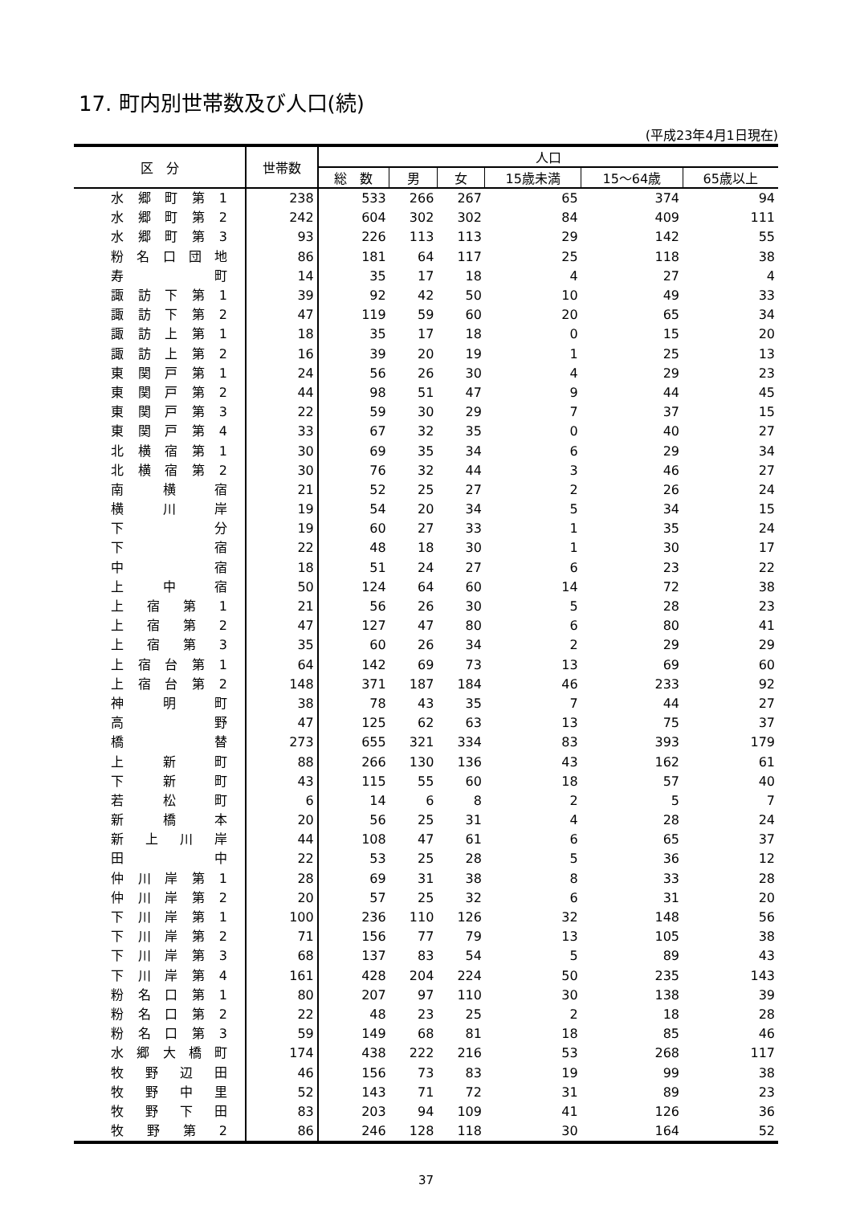17. 町内別世帯数及び人口(続)
(平成23年4月1日現在)
| 区 分 | 世帯数 | 人口 | | | | | |
| --- | --- | --- | --- | --- | --- | --- | --- |
| | | 総 数 | 男 | 女 | 15歳未満 | 15～64歳 | 65歳以上 |
| 水郷町第1 | 238 | 533 | 266 | 267 | 65 | 374 | 94 |
| 水郷町第2 | 242 | 604 | 302 | 302 | 84 | 409 | 111 |
| 水郷町第3 | 93 | 226 | 113 | 113 | 29 | 142 | 55 |
| 粉名口団地 | 86 | 181 | 64 | 117 | 25 | 118 | 38 |
| 寿 町 | 14 | 35 | 17 | 18 | 4 | 27 | 4 |
| 諏訪下第1 | 39 | 92 | 42 | 50 | 10 | 49 | 33 |
| 諏訪下第2 | 47 | 119 | 59 | 60 | 20 | 65 | 34 |
| 諏訪上第1 | 18 | 35 | 17 | 18 | 0 | 15 | 20 |
| 諏訪上第2 | 16 | 39 | 20 | 19 | 1 | 25 | 13 |
| 東関戸第1 | 24 | 56 | 26 | 30 | 4 | 29 | 23 |
| 東関戸第2 | 44 | 98 | 51 | 47 | 9 | 44 | 45 |
| 東関戸第3 | 22 | 59 | 30 | 29 | 7 | 37 | 15 |
| 東関戸第4 | 33 | 67 | 32 | 35 | 0 | 40 | 27 |
| 北横宿第1 | 30 | 69 | 35 | 34 | 6 | 29 | 34 |
| 北横宿第2 | 30 | 76 | 32 | 44 | 3 | 46 | 27 |
| 南 横 宿 | 21 | 52 | 25 | 27 | 2 | 26 | 24 |
| 横 川 岸 | 19 | 54 | 20 | 34 | 5 | 34 | 15 |
| 下 分 | 19 | 60 | 27 | 33 | 1 | 35 | 24 |
| 下 宿 | 22 | 48 | 18 | 30 | 1 | 30 | 17 |
| 中 宿 | 18 | 51 | 24 | 27 | 6 | 23 | 22 |
| 上 中 宿 | 50 | 124 | 64 | 60 | 14 | 72 | 38 |
| 上 宿 第 1 | 21 | 56 | 26 | 30 | 5 | 28 | 23 |
| 上 宿 第 2 | 47 | 127 | 47 | 80 | 6 | 80 | 41 |
| 上 宿 第 3 | 35 | 60 | 26 | 34 | 2 | 29 | 29 |
| 上宿台第1 | 64 | 142 | 69 | 73 | 13 | 69 | 60 |
| 上宿台第2 | 148 | 371 | 187 | 184 | 46 | 233 | 92 |
| 神 明 町 | 38 | 78 | 43 | 35 | 7 | 44 | 27 |
| 高 野 | 47 | 125 | 62 | 63 | 13 | 75 | 37 |
| 橋 替 | 273 | 655 | 321 | 334 | 83 | 393 | 179 |
| 上 新 町 | 88 | 266 | 130 | 136 | 43 | 162 | 61 |
| 下 新 町 | 43 | 115 | 55 | 60 | 18 | 57 | 40 |
| 若 松 町 | 6 | 14 | 6 | 8 | 2 | 5 | 7 |
| 新 橋 本 | 20 | 56 | 25 | 31 | 4 | 28 | 24 |
| 新 上 川 岸 | 44 | 108 | 47 | 61 | 6 | 65 | 37 |
| 田 中 | 22 | 53 | 25 | 28 | 5 | 36 | 12 |
| 仲川岸第1 | 28 | 69 | 31 | 38 | 8 | 33 | 28 |
| 仲川岸第2 | 20 | 57 | 25 | 32 | 6 | 31 | 20 |
| 下川岸第1 | 100 | 236 | 110 | 126 | 32 | 148 | 56 |
| 下川岸第2 | 71 | 156 | 77 | 79 | 13 | 105 | 38 |
| 下川岸第3 | 68 | 137 | 83 | 54 | 5 | 89 | 43 |
| 下川岸第4 | 161 | 428 | 204 | 224 | 50 | 235 | 143 |
| 粉名口第1 | 80 | 207 | 97 | 110 | 30 | 138 | 39 |
| 粉名口第2 | 22 | 48 | 23 | 25 | 2 | 18 | 28 |
| 粉名口第3 | 59 | 149 | 68 | 81 | 18 | 85 | 46 |
| 水郷大橋町 | 174 | 438 | 222 | 216 | 53 | 268 | 117 |
| 牧野辺田 | 46 | 156 | 73 | 83 | 19 | 99 | 38 |
| 牧野中里 | 52 | 143 | 71 | 72 | 31 | 89 | 23 |
| 牧野下田 | 83 | 203 | 94 | 109 | 41 | 126 | 36 |
| 牧 野 第 2 | 86 | 246 | 128 | 118 | 30 | 164 | 52 |
37